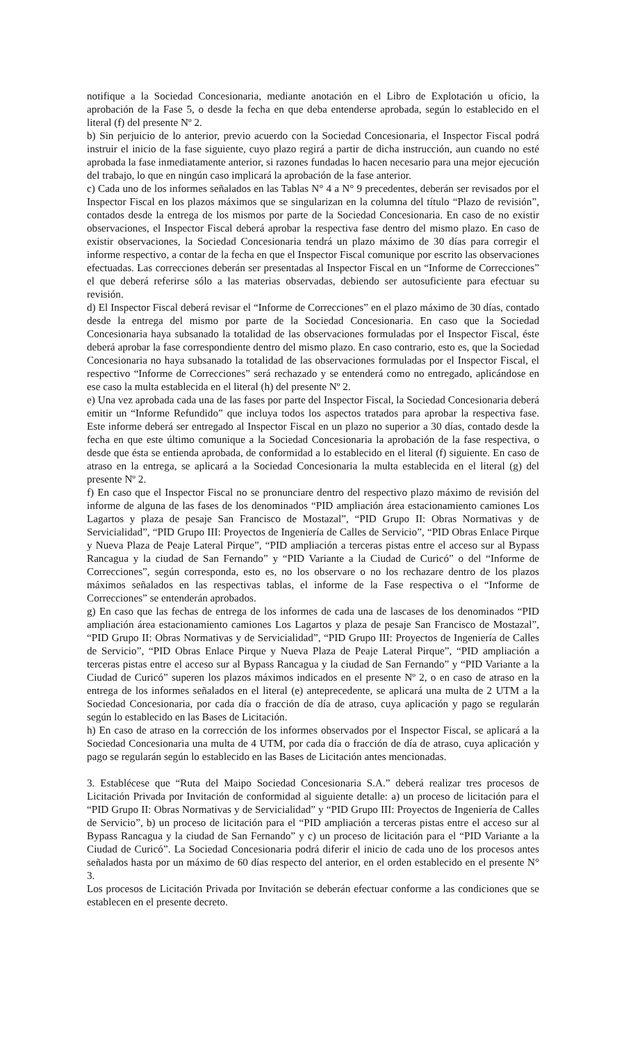notifique a la Sociedad Concesionaria, mediante anotación en el Libro de Explotación u oficio, la aprobación de la Fase 5, o desde la fecha en que deba entenderse aprobada, según lo establecido en el literal (f) del presente Nº 2.
b) Sin perjuicio de lo anterior, previo acuerdo con la Sociedad Concesionaria, el Inspector Fiscal podrá instruir el inicio de la fase siguiente, cuyo plazo regirá a partir de dicha instrucción, aun cuando no esté aprobada la fase inmediatamente anterior, si razones fundadas lo hacen necesario para una mejor ejecución del trabajo, lo que en ningún caso implicará la aprobación de la fase anterior.
c) Cada uno de los informes señalados en las Tablas N° 4 a N° 9 precedentes, deberán ser revisados por el Inspector Fiscal en los plazos máximos que se singularizan en la columna del título “Plazo de revisión”, contados desde la entrega de los mismos por parte de la Sociedad Concesionaria. En caso de no existir observaciones, el Inspector Fiscal deberá aprobar la respectiva fase dentro del mismo plazo. En caso de existir observaciones, la Sociedad Concesionaria tendrá un plazo máximo de 30 días para corregir el informe respectivo, a contar de la fecha en que el Inspector Fiscal comunique por escrito las observaciones efectuadas. Las correcciones deberán ser presentadas al Inspector Fiscal en un “Informe de Correcciones” el que deberá referirse sólo a las materias observadas, debiendo ser autosuficiente para efectuar su revisión.
d) El Inspector Fiscal deberá revisar el “Informe de Correcciones” en el plazo máximo de 30 días, contado desde la entrega del mismo por parte de la Sociedad Concesionaria. En caso que la Sociedad Concesionaria haya subsanado la totalidad de las observaciones formuladas por el Inspector Fiscal, éste deberá aprobar la fase correspondiente dentro del mismo plazo. En caso contrario, esto es, que la Sociedad Concesionaria no haya subsanado la totalidad de las observaciones formuladas por el Inspector Fiscal, el respectivo “Informe de Correcciones” será rechazado y se entenderá como no entregado, aplicándose en ese caso la multa establecida en el literal (h) del presente Nº 2.
e) Una vez aprobada cada una de las fases por parte del Inspector Fiscal, la Sociedad Concesionaria deberá emitir un “Informe Refundido” que incluya todos los aspectos tratados para aprobar la respectiva fase. Este informe deberá ser entregado al Inspector Fiscal en un plazo no superior a 30 días, contado desde la fecha en que este último comunique a la Sociedad Concesionaria la aprobación de la fase respectiva, o desde que ésta se entienda aprobada, de conformidad a lo establecido en el literal (f) siguiente. En caso de atraso en la entrega, se aplicará a la Sociedad Concesionaria la multa establecida en el literal (g) del presente Nº 2.
f) En caso que el Inspector Fiscal no se pronunciare dentro del respectivo plazo máximo de revisión del informe de alguna de las fases de los denominados “PID ampliación área estacionamiento camiones Los Lagartos y plaza de pesaje San Francisco de Mostazal”, “PID Grupo II: Obras Normativas y de Servicialidad”, “PID Grupo III: Proyectos de Ingeniería de Calles de Servicio”, “PID Obras Enlace Pirque y Nueva Plaza de Peaje Lateral Pirque”, “PID ampliación a terceras pistas entre el acceso sur al Bypass Rancagua y la ciudad de San Fernando” y “PID Variante a la Ciudad de Curicó” o del “Informe de Correcciones”, según corresponda, esto es, no los observare o no los rechazare dentro de los plazos máximos señalados en las respectivas tablas, el informe de la Fase respectiva o el “Informe de Correcciones” se entenderán aprobados.
g) En caso que las fechas de entrega de los informes de cada una de lascases de los denominados “PID ampliación área estacionamiento camiones Los Lagartos y plaza de pesaje San Francisco de Mostazal”, “PID Grupo II: Obras Normativas y de Servicialidad”, “PID Grupo III: Proyectos de Ingeniería de Calles de Servicio”, “PID Obras Enlace Pirque y Nueva Plaza de Peaje Lateral Pirque”, “PID ampliación a terceras pistas entre el acceso sur al Bypass Rancagua y la ciudad de San Fernando” y “PID Variante a la Ciudad de Curicó” superen los plazos máximos indicados en el presente Nº 2, o en caso de atraso en la entrega de los informes señalados en el literal (e) anteprecedente, se aplicará una multa de 2 UTM a la Sociedad Concesionaria, por cada día o fracción de día de atraso, cuya aplicación y pago se regularán según lo establecido en las Bases de Licitación.
h) En caso de atraso en la corrección de los informes observados por el Inspector Fiscal, se aplicará a la Sociedad Concesionaria una multa de 4 UTM, por cada día o fracción de día de atraso, cuya aplicación y pago se regularán según lo establecido en las Bases de Licitación antes mencionadas.
3. Establécese que “Ruta del Maipo Sociedad Concesionaria S.A.” deberá realizar tres procesos de Licitación Privada por Invitación de conformidad al siguiente detalle: a) un proceso de licitación para el “PID Grupo II: Obras Normativas y de Servicialidad” y “PID Grupo III: Proyectos de Ingeniería de Calles de Servicio”, b) un proceso de licitación para el “PID ampliación a terceras pistas entre el acceso sur al Bypass Rancagua y la ciudad de San Fernando” y c) un proceso de licitación para el “PID Variante a la Ciudad de Curicó”. La Sociedad Concesionaria podrá diferir el inicio de cada uno de los procesos antes señalados hasta por un máximo de 60 días respecto del anterior, en el orden establecido en el presente N° 3.
Los procesos de Licitación Privada por Invitación se deberán efectuar conforme a las condiciones que se establecen en el presente decreto.